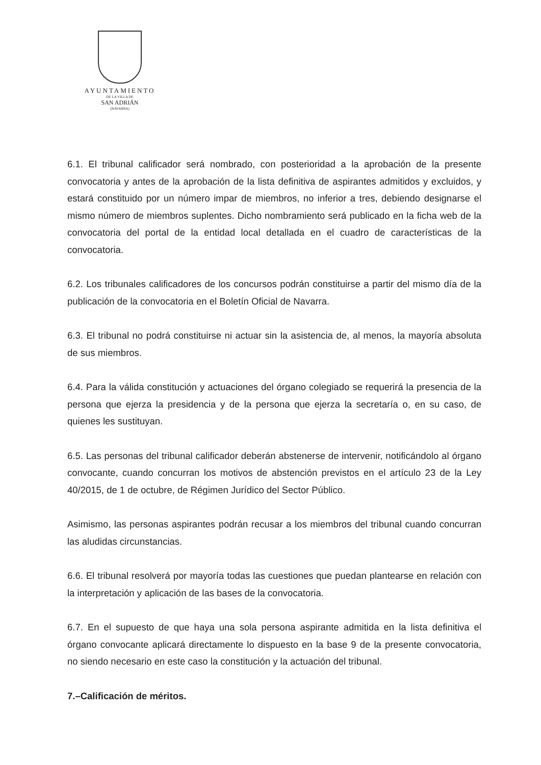AYUNTAMIENTO
DE LA VILLA DE
SAN ADRIÁN
(NAVARRA)
6.1. El tribunal calificador será nombrado, con posterioridad a la aprobación de la presente convocatoria y antes de la aprobación de la lista definitiva de aspirantes admitidos y excluidos, y estará constituido por un número impar de miembros, no inferior a tres, debiendo designarse el mismo número de miembros suplentes. Dicho nombramiento será publicado en la ficha web de la convocatoria del portal de la entidad local detallada en el cuadro de características de la convocatoria.
6.2. Los tribunales calificadores de los concursos podrán constituirse a partir del mismo día de la publicación de la convocatoria en el Boletín Oficial de Navarra.
6.3. El tribunal no podrá constituirse ni actuar sin la asistencia de, al menos, la mayoría absoluta de sus miembros.
6.4. Para la válida constitución y actuaciones del órgano colegiado se requerirá la presencia de la persona que ejerza la presidencia y de la persona que ejerza la secretaría o, en su caso, de quienes les sustituyan.
6.5. Las personas del tribunal calificador deberán abstenerse de intervenir, notificándolo al órgano convocante, cuando concurran los motivos de abstención previstos en el artículo 23 de la Ley 40/2015, de 1 de octubre, de Régimen Jurídico del Sector Público.
Asimismo, las personas aspirantes podrán recusar a los miembros del tribunal cuando concurran las aludidas circunstancias.
6.6. El tribunal resolverá por mayoría todas las cuestiones que puedan plantearse en relación con la interpretación y aplicación de las bases de la convocatoria.
6.7. En el supuesto de que haya una sola persona aspirante admitida en la lista definitiva el órgano convocante aplicará directamente lo dispuesto en la base 9 de la presente convocatoria, no siendo necesario en este caso la constitución y la actuación del tribunal.
7.–Calificación de méritos.